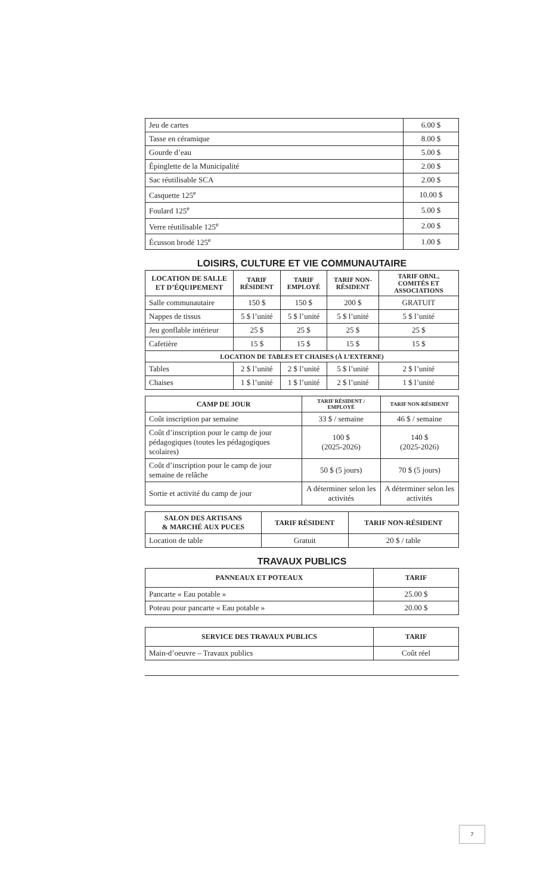| Jeu de cartes | 6.00 $ |
| Tasse en céramique | 8.00 $ |
| Gourde d’eau | 5.00 $ |
| Épinglette de la Municipalité | 2.00 $ |
| Sac réutilisable SCA | 2.00 $ |
| Casquette 125<sup>e</sup> | 10.00 $ |
| Foulard 125<sup>e</sup> | 5.00 $ |
| Verre réutilisable 125<sup>e</sup> | 2.00 $ |
| Écusson brodé 125<sup>e</sup> | 1.00 $ |
LOISIRS, CULTURE ET VIE COMMUNAUTAIRE
| LOCATION DE SALLE ET D’ÉQUIPEMENT | TARIF RÉSIDENT | TARIF EMPLOYÉ | TARIF NON-RÉSIDENT | TARIF OBNL, COMITÉS ET ASSOCIATIONS |
| --- | --- | --- | --- | --- |
| Salle communautaire | 150 $ | 150 $ | 200 $ | GRATUIT |
| Nappes de tissus | 5 $ l’unité | 5 $ l’unité | 5 $ l’unité | 5 $ l’unité |
| Jeu gonflable intérieur | 25 $ | 25 $ | 25 $ | 25 $ |
| Cafetière | 15 $ | 15 $ | 15 $ | 15 $ |
| LOCATION DE TABLES ET CHAISES (À L’EXTERNE) | | | | |
| Tables | 2 $ l’unité | 2 $ l’unité | 5 $ l’unité | 2 $ l’unité |
| Chaises | 1 $ l’unité | 1 $ l’unité | 2 $ l’unité | 1 $ l’unité |
| CAMP DE JOUR | TARIF RÉSIDENT / EMPLOYÉ | TARIF NON-RÉSIDENT |
| --- | --- | --- |
| Coût inscription par semaine | 33 $ / semaine | 46 $ / semaine |
| Coût d’inscription pour le camp de jour pédagogiques (toutes les pédagogiques scolaires) | 100 $ (2025-2026) | 140 $ (2025-2026) |
| Coût d’inscription pour le camp de jour semaine de relâche | 50 $ (5 jours) | 70 $ (5 jours) |
| Sortie et activité du camp de jour | A déterminer selon les activités | A déterminer selon les activités |
| SALON DES ARTISANS & MARCHÉ AUX PUCES | TARIF RÉSIDENT | TARIF NON-RÉSIDENT |
| --- | --- | --- |
| Location de table | Gratuit | 20 $ / table |
TRAVAUX PUBLICS
| PANNEAUX ET POTEAUX | TARIF |
| --- | --- |
| Pancarte « Eau potable » | 25.00 $ |
| Poteau pour pancarte « Eau potable » | 20.00 $ |
| SERVICE DES TRAVAUX PUBLICS | TARIF |
| --- | --- |
| Main-d’oeuvre – Travaux publics | Coût réel |
7